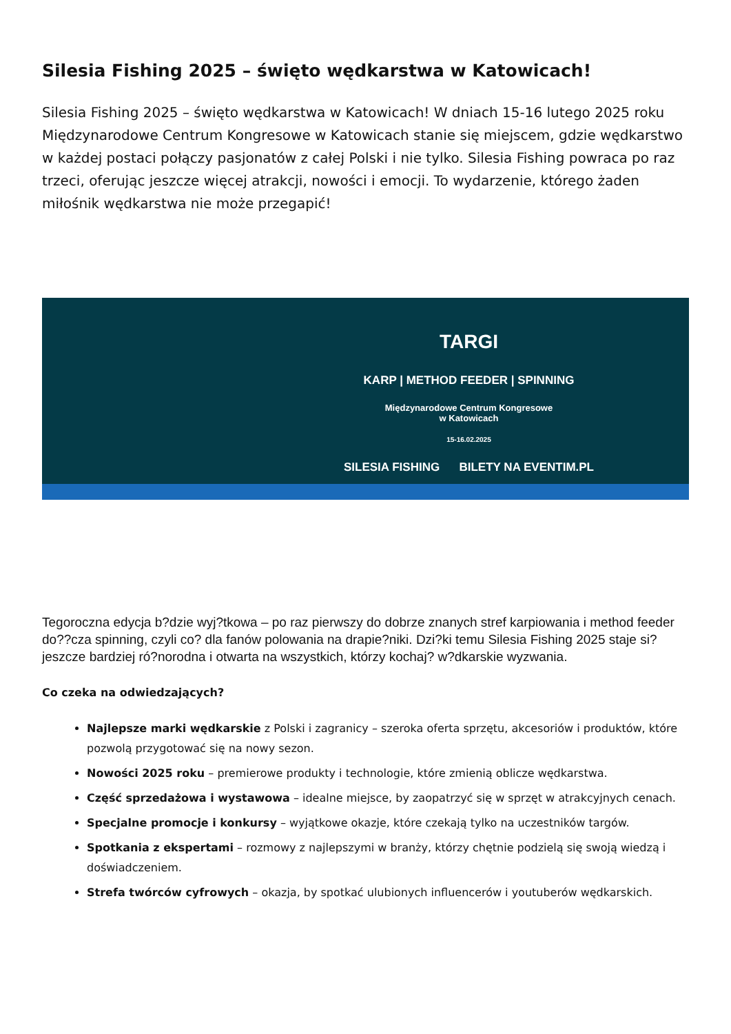Silesia Fishing 2025 – święto wędkarstwa w Katowicach!
Silesia Fishing 2025 – święto wędkarstwa w Katowicach! W dniach 15-16 lutego 2025 roku Międzynarodowe Centrum Kongresowe w Katowicach stanie się miejscem, gdzie wędkarstwo w każdej postaci połączy pasjonatów z całej Polski i nie tylko. Silesia Fishing powraca po raz trzeci, oferując jeszcze więcej atrakcji, nowości i emocji. To wydarzenie, którego żaden miłośnik wędkarstwa nie może przegapić!
TARGI
KARP | METHOD FEEDER | SPINNING
Międzynarodowe Centrum Kongresowe
w Katowicach
15-16.02.2025
SILESIA FISHING BILETY NA EVENTIM.PL
Tegoroczna edycja b?dzie wyj?tkowa – po raz pierwszy do dobrze znanych stref karpiowania i method feeder do??cza spinning, czyli co? dla fanów polowania na drapie?niki. Dzi?ki temu Silesia Fishing 2025 staje si? jeszcze bardziej ró?norodna i otwarta na wszystkich, którzy kochaj? w?dkarskie wyzwania.
Co czeka na odwiedzających?
Najlepsze marki wędkarskie z Polski i zagranicy – szeroka oferta sprzętu, akcesoriów i produktów, które pozwolą przygotować się na nowy sezon.
Nowości 2025 roku – premierowe produkty i technologie, które zmienią oblicze wędkarstwa.
Część sprzedażowa i wystawowa – idealne miejsce, by zaopatrzyć się w sprzęt w atrakcyjnych cenach.
Specjalne promocje i konkursy – wyjątkowe okazje, które czekają tylko na uczestników targów.
Spotkania z ekspertami – rozmowy z najlepszymi w branży, którzy chętnie podzielą się swoją wiedzą i doświadczeniem.
Strefa twórców cyfrowych – okazja, by spotkać ulubionych influencerów i youtuberów wędkarskich.